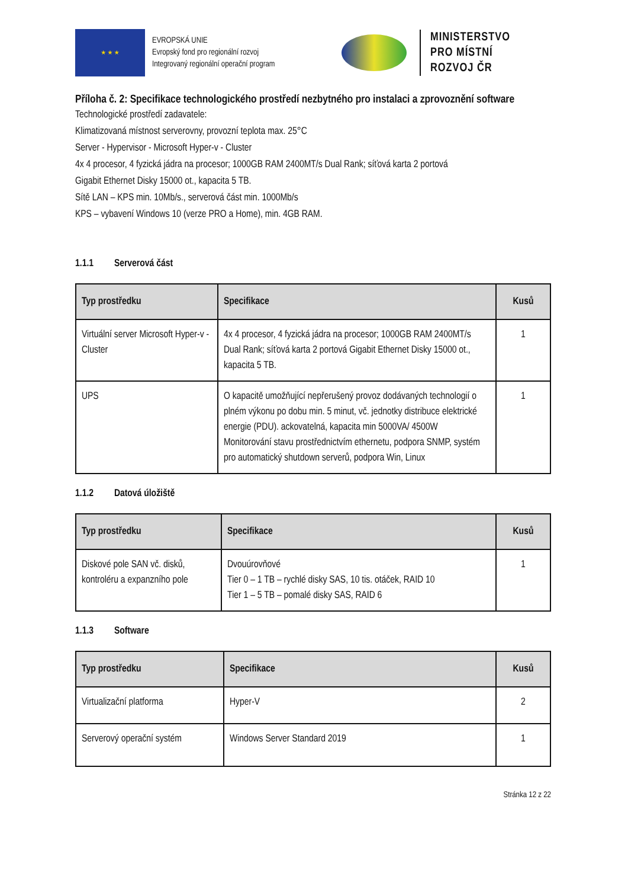★ ★ ★
EVROPSKÁ UNIE
Evropský fond pro regionální rozvoj
Integrovaný regionální operační program
MINISTERSTVO
PRO MÍSTNÍ
ROZVOJ ČR
Příloha č. 2: Specifikace technologického prostředí nezbytného pro instalaci a zprovoznění software
Technologické prostředí zadavatele:
Klimatizovaná místnost serverovny, provozní teplota max. 25°C
Server - Hypervisor - Microsoft Hyper-v - Cluster
4x 4 procesor, 4 fyzická jádra na procesor; 1000GB RAM 2400MT/s Dual Rank; síťová karta 2 portová
Gigabit Ethernet Disky 15000 ot., kapacita 5 TB.
Sítě LAN – KPS min. 10Mb/s., serverová část min. 1000Mb/s
KPS – vybavení Windows 10 (verze PRO a Home), min. 4GB RAM.
1.1.1 Serverová část
| Typ prostředku | Specifikace | Kusů |
| --- | --- | --- |
| Virtuální server Microsoft Hyper-v - Cluster | 4x 4 procesor, 4 fyzická jádra na procesor; 1000GB RAM 2400MT/s Dual Rank; síťová karta 2 portová Gigabit Ethernet Disky 15000 ot., kapacita 5 TB. | 1 |
| UPS | O kapacitě umožňující nepřerušený provoz dodávaných technologií o plném výkonu po dobu min. 5 minut, vč. jednotky distribuce elektrické energie (PDU). ackovatelná, kapacita min 5000VA/ 4500W Monitorování stavu prostřednictvím ethernetu, podpora SNMP, systém pro automatický shutdown serverů, podpora Win, Linux | 1 |
1.1.2 Datová úložiště
| Typ prostředku | Specifikace | Kusů |
| --- | --- | --- |
| Diskové pole SAN vč. disků, kontroléru a expanzního pole | Dvouúrovňové Tier 0 – 1 TB – rychlé disky SAS, 10 tis. otáček, RAID 10 Tier 1 – 5 TB – pomalé disky SAS, RAID 6 | 1 |
1.1.3 Software
| Typ prostředku | Specifikace | Kusů |
| --- | --- | --- |
| Virtualizační platforma | Hyper-V | 2 |
| Serverový operační systém | Windows Server Standard 2019 | 1 |
Stránka 12 z 22